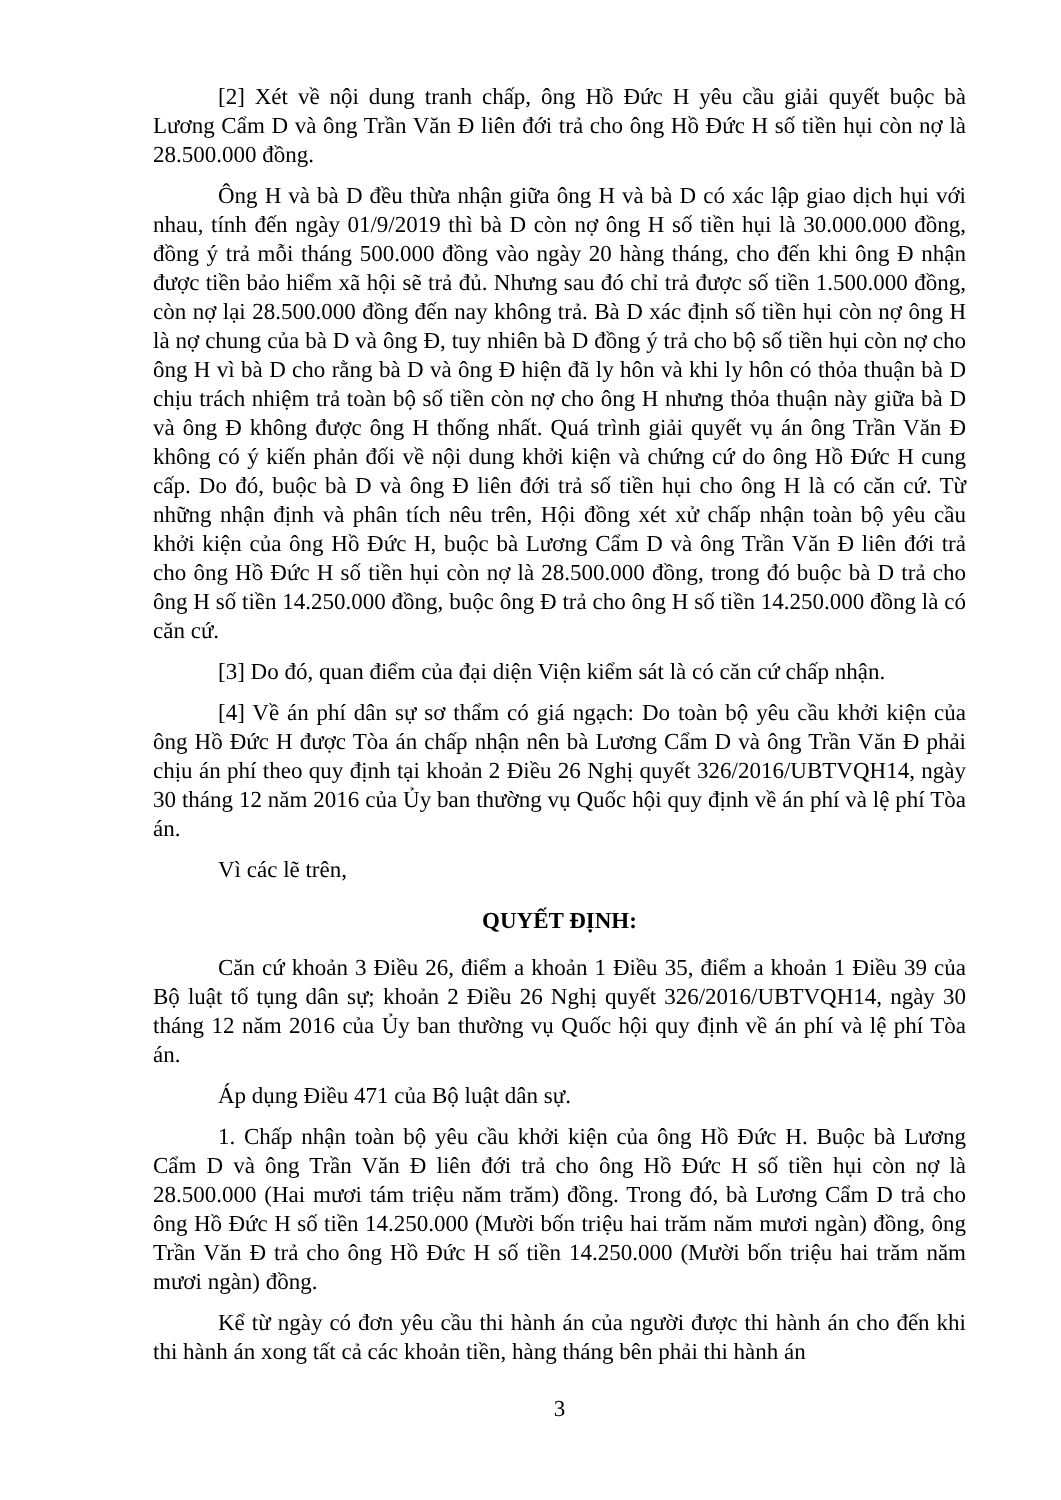[2] Xét về nội dung tranh chấp, ông Hồ Đức H yêu cầu giải quyết buộc bà Lương Cẩm D và ông Trần Văn Đ liên đới trả cho ông Hồ Đức H số tiền hụi còn nợ là 28.500.000 đồng.
Ông H và bà D đều thừa nhận giữa ông H và bà D có xác lập giao dịch hụi với nhau, tính đến ngày 01/9/2019 thì bà D còn nợ ông H số tiền hụi là 30.000.000 đồng, đồng ý trả mỗi tháng 500.000 đồng vào ngày 20 hàng tháng, cho đến khi ông Đ nhận được tiền bảo hiểm xã hội sẽ trả đủ. Nhưng sau đó chỉ trả được số tiền 1.500.000 đồng, còn nợ lại 28.500.000 đồng đến nay không trả. Bà D xác định số tiền hụi còn nợ ông H là nợ chung của bà D và ông Đ, tuy nhiên bà D đồng ý trả cho bộ số tiền hụi còn nợ cho ông H vì bà D cho rằng bà D và ông Đ hiện đã ly hôn và khi ly hôn có thỏa thuận bà D chịu trách nhiệm trả toàn bộ số tiền còn nợ cho ông H nhưng thỏa thuận này giữa bà D và ông Đ không được ông H thống nhất. Quá trình giải quyết vụ án ông Trần Văn Đ không có ý kiến phản đối về nội dung khởi kiện và chứng cứ do ông Hồ Đức H cung cấp. Do đó, buộc bà D và ông Đ liên đới trả số tiền hụi cho ông H là có căn cứ. Từ những nhận định và phân tích nêu trên, Hội đồng xét xử chấp nhận toàn bộ yêu cầu khởi kiện của ông Hồ Đức H, buộc bà Lương Cẩm D và ông Trần Văn Đ liên đới trả cho ông Hồ Đức H số tiền hụi còn nợ là 28.500.000 đồng, trong đó buộc bà D trả cho ông H số tiền 14.250.000 đồng, buộc ông Đ trả cho ông H số tiền 14.250.000 đồng là có căn cứ.
[3] Do đó, quan điểm của đại diện Viện kiểm sát là có căn cứ chấp nhận.
[4] Về án phí dân sự sơ thẩm có giá ngạch: Do toàn bộ yêu cầu khởi kiện của ông Hồ Đức H được Tòa án chấp nhận nên bà Lương Cẩm D và ông Trần Văn Đ phải chịu án phí theo quy định tại khoản 2 Điều 26 Nghị quyết 326/2016/UBTVQH14, ngày 30 tháng 12 năm 2016 của Ủy ban thường vụ Quốc hội quy định về án phí và lệ phí Tòa án.
Vì các lẽ trên,
QUYẾT ĐỊNH:
Căn cứ khoản 3 Điều 26, điểm a khoản 1 Điều 35, điểm a khoản 1 Điều 39 của Bộ luật tố tụng dân sự; khoản 2 Điều 26 Nghị quyết 326/2016/UBTVQH14, ngày 30 tháng 12 năm 2016 của Ủy ban thường vụ Quốc hội quy định về án phí và lệ phí Tòa án.
Áp dụng Điều 471 của Bộ luật dân sự.
1. Chấp nhận toàn bộ yêu cầu khởi kiện của ông Hồ Đức H. Buộc bà Lương Cẩm D và ông Trần Văn Đ liên đới trả cho ông Hồ Đức H số tiền hụi còn nợ là 28.500.000 (Hai mươi tám triệu năm trăm) đồng. Trong đó, bà Lương Cẩm D trả cho ông Hồ Đức H số tiền 14.250.000 (Mười bốn triệu hai trăm năm mươi ngàn) đồng, ông Trần Văn Đ trả cho ông Hồ Đức H số tiền 14.250.000 (Mười bốn triệu hai trăm năm mươi ngàn) đồng.
Kể từ ngày có đơn yêu cầu thi hành án của người được thi hành án cho đến khi thi hành án xong tất cả các khoản tiền, hàng tháng bên phải thi hành án
3